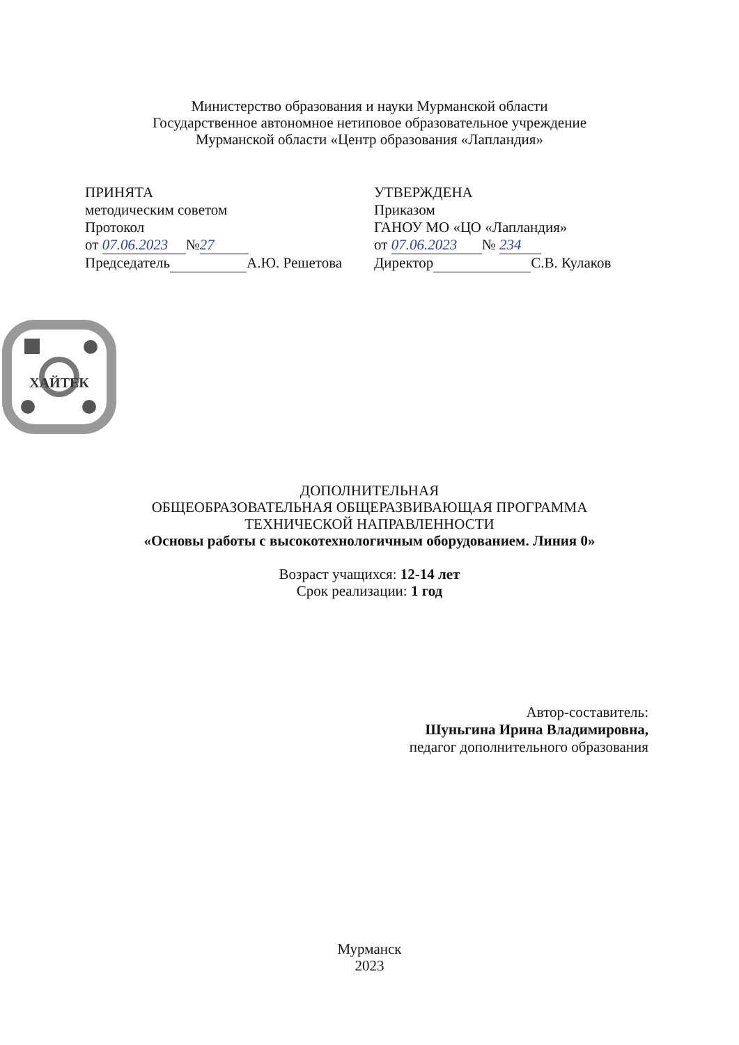Министерство образования и науки Мурманской области
Государственное автономное нетиповое образовательное учреждение
Мурманской области «Центр образования «Лапландия»
ПРИНЯТА
методическим советом
Протокол
от 07.06.2023 № 27
Председатель А.Ю. Решетова
УТВЕРЖДЕНА
Приказом
ГАНОУ МО «ЦО «Лапландия»
от 07.06.2023 № 234
Директор С.В. Кулаков
ХАЙТЕК
ДОПОЛНИТЕЛЬНАЯ
ОБЩЕОБРАЗОВАТЕЛЬНАЯ ОБЩЕРАЗВИВАЮЩАЯ ПРОГРАММА
ТЕХНИЧЕСКОЙ НАПРАВЛЕННОСТИ
«Основы работы с высокотехнологичным оборудованием. Линия 0»
Возраст учащихся: 12-14 лет
Срок реализации: 1 год
Автор-составитель:
Шуньгина Ирина Владимировна,
педагог дополнительного образования
Мурманск
2023